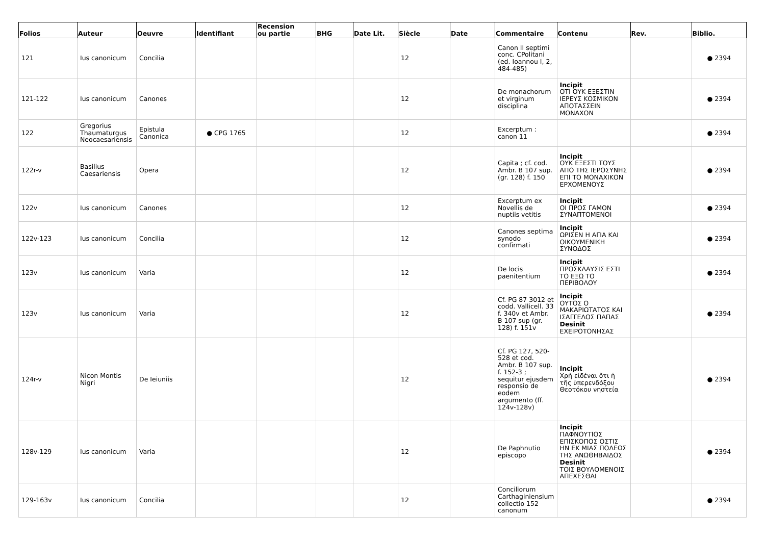| Folios | Auteur | Oeuvre | Identifiant | Recension ou partie | BHG | Date Lit. | Siècle | Date | Commentaire | Contenu | Rev. | Biblio. |
| --- | --- | --- | --- | --- | --- | --- | --- | --- | --- | --- | --- | --- |
| 121 | Ius canonicum | Concilia | | | | | 12 | | Canon II septimi conc. CPolitani (ed. Ioannou I, 2, 484-485) | | | ● 2394 |
| 121-122 | Ius canonicum | Canones | | | | | 12 | | De monachorum et virginum disciplina | Incipit ΟΤΙ ΟΥΚ ΕΞΕΣΤΙΝ ΙΕΡΕΥΣ ΚΟΣΜΙΚΟΝ ΑΠΟΤΑΣΣΕΙΝ ΜΟΝΑΧΟΝ | | ● 2394 |
| 122 | Gregorius Thaumaturgus Neocaesariensis | Epistula Canonica | ● CPG 1765 | | | | 12 | | Excerptum : canon 11 | | | ● 2394 |
| 122r-v | Basilius Caesariensis | Opera | | | | | 12 | | Capita ; cf. cod. Ambr. B 107 sup. (gr. 128) f. 150 | Incipit ΟΥΚ ΕΞΕΣΤΙ ΤΟΥΣ ΑΠΟ ΤΗΣ ΙΕΡΟΣΥΝΗΣ ΕΠΙ ΤΟ ΜΟΝΑΧΙΚΟΝ ΕΡΧΟΜΕΝΟΥΣ | | ● 2394 |
| 122v | Ius canonicum | Canones | | | | | 12 | | Excerptum ex Novellis de nuptiis vetitis | Incipit ΟΙ ΠΡΟΣ ΓΑΜΟΝ ΣΥΝΑΠΤΟΜΕΝΟΙ | | ● 2394 |
| 122v-123 | Ius canonicum | Concilia | | | | | 12 | | Canones septima synodo confirmati | Incipit ΩΡΙΣΕΝ Η ΑΓΙΑ ΚΑΙ ΟΙΚΟΥΜΕΝΙΚΗ ΣΥΝΟΔΟΣ | | ● 2394 |
| 123v | Ius canonicum | Varia | | | | | 12 | | De locis paenitentium | Incipit ΠΡΟΣΚΛΑΥΣΙΣ ΕΣΤΙ ΤΟ ΕΞΩ ΤΟ ΠΕΡΙΒΟΛΟΥ | | ● 2394 |
| 123v | Ius canonicum | Varia | | | | | 12 | | Cf. PG 87 3012 et codd. Vallicell. 33 f. 340v et Ambr. B 107 sup (gr. 128) f. 151v | Incipit ΟΥΤΟΣ Ο ΜΑΚΑΡΙΩΤΑΤΟΣ ΚΑΙ ΙΣΑΓΓΕΛΟΣ ΠΑΠΑΣ Desinit ΕΧΕΙΡΟΤΟΝΗΣΑΣ | | ● 2394 |
| 124r-v | Nicon Montis Nigri | De Ieiuniis | | | | | 12 | | Cf. PG 127, 520-528 et cod. Ambr. B 107 sup. f. 152-3 ; sequitur ejusdem responsio de eodem argumento (ff. 124v-128v) | Incipit Χρὴ εἰδέναι ὅτι ἡ τῆς ὑπερενδόξου Θεοτόκου νηστεία | | ● 2394 |
| 128v-129 | Ius canonicum | Varia | | | | | 12 | | De Paphnutio episcopo | Incipit ΠΑΦΝΟΥΤΙΟΣ ΕΠΙΣΚΟΠΟΣ ΟΣΤΙΣ ΗΝ ΕΚ ΜΙΑΣ ΠΟΛΕΩΣ ΤΗΣ ΑΝΩΘΗΒΑΙΔΟΣ Desinit ΤΟΙΣ ΒΟΥΛΟΜΕΝΟΙΣ ΑΠΕΧΕΣΘΑΙ | | ● 2394 |
| 129-163v | Ius canonicum | Concilia | | | | | 12 | | Conciliorum Carthaginiensium collectio 152 canonum | | | ● 2394 |